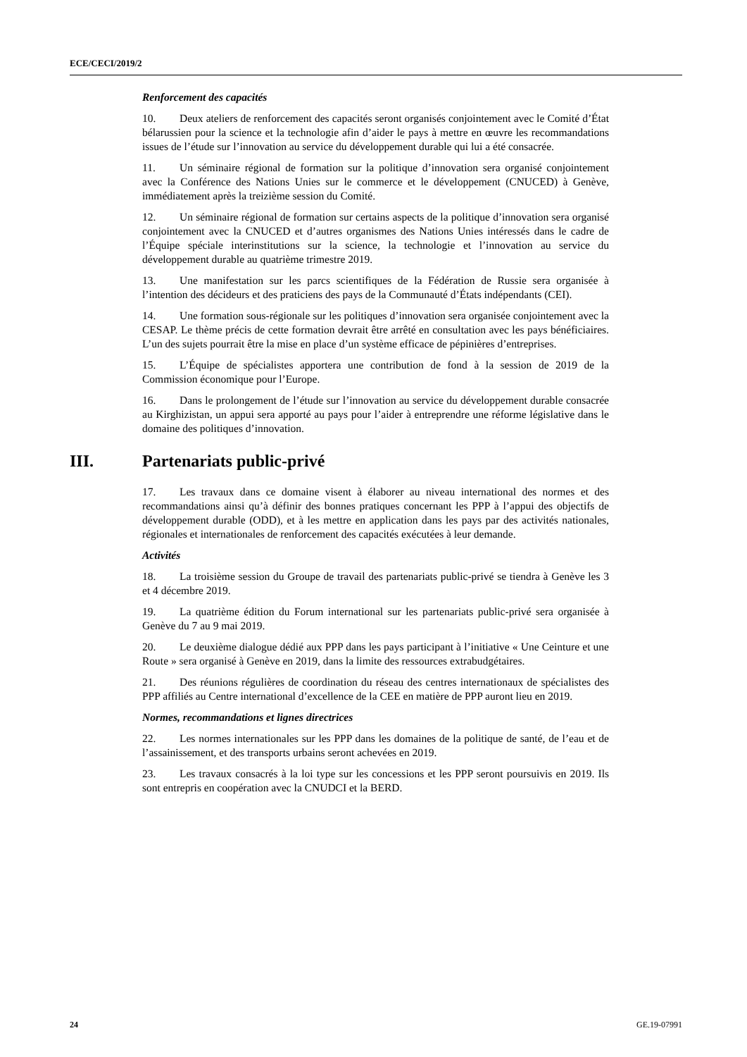ECE/CECI/2019/2
Renforcement des capacités
10. Deux ateliers de renforcement des capacités seront organisés conjointement avec le Comité d’État bélarussien pour la science et la technologie afin d’aider le pays à mettre en œuvre les recommandations issues de l’étude sur l’innovation au service du développement durable qui lui a été consacrée.
11. Un séminaire régional de formation sur la politique d’innovation sera organisé conjointement avec la Conférence des Nations Unies sur le commerce et le développement (CNUCED) à Genève, immédiatement après la treizième session du Comité.
12. Un séminaire régional de formation sur certains aspects de la politique d’innovation sera organisé conjointement avec la CNUCED et d’autres organismes des Nations Unies intéressés dans le cadre de l’Équipe spéciale interinstitutions sur la science, la technologie et l’innovation au service du développement durable au quatrième trimestre 2019.
13. Une manifestation sur les parcs scientifiques de la Fédération de Russie sera organisée à l’intention des décideurs et des praticiens des pays de la Communauté d’États indépendants (CEI).
14. Une formation sous-régionale sur les politiques d’innovation sera organisée conjointement avec la CESAP. Le thème précis de cette formation devrait être arrêté en consultation avec les pays bénéficiaires. L’un des sujets pourrait être la mise en place d’un système efficace de pépinières d’entreprises.
15. L’Équipe de spécialistes apportera une contribution de fond à la session de 2019 de la Commission économique pour l’Europe.
16. Dans le prolongement de l’étude sur l’innovation au service du développement durable consacrée au Kirghizistan, un appui sera apporté au pays pour l’aider à entreprendre une réforme législative dans le domaine des politiques d’innovation.
III. Partenariats public-privé
17. Les travaux dans ce domaine visent à élaborer au niveau international des normes et des recommandations ainsi qu’à définir des bonnes pratiques concernant les PPP à l’appui des objectifs de développement durable (ODD), et à les mettre en application dans les pays par des activités nationales, régionales et internationales de renforcement des capacités exécutées à leur demande.
Activités
18. La troisième session du Groupe de travail des partenariats public-privé se tiendra à Genève les 3 et 4 décembre 2019.
19. La quatrième édition du Forum international sur les partenariats public-privé sera organisée à Genève du 7 au 9 mai 2019.
20. Le deuxième dialogue dédié aux PPP dans les pays participant à l’initiative « Une Ceinture et une Route » sera organisé à Genève en 2019, dans la limite des ressources extrabudgétaires.
21. Des réunions régulières de coordination du réseau des centres internationaux de spécialistes des PPP affiliés au Centre international d’excellence de la CEE en matière de PPP auront lieu en 2019.
Normes, recommandations et lignes directrices
22. Les normes internationales sur les PPP dans les domaines de la politique de santé, de l’eau et de l’assainissement, et des transports urbains seront achevées en 2019.
23. Les travaux consacrés à la loi type sur les concessions et les PPP seront poursuivis en 2019. Ils sont entrepris en coopération avec la CNUDCI et la BERD.
24 GE.19-07991